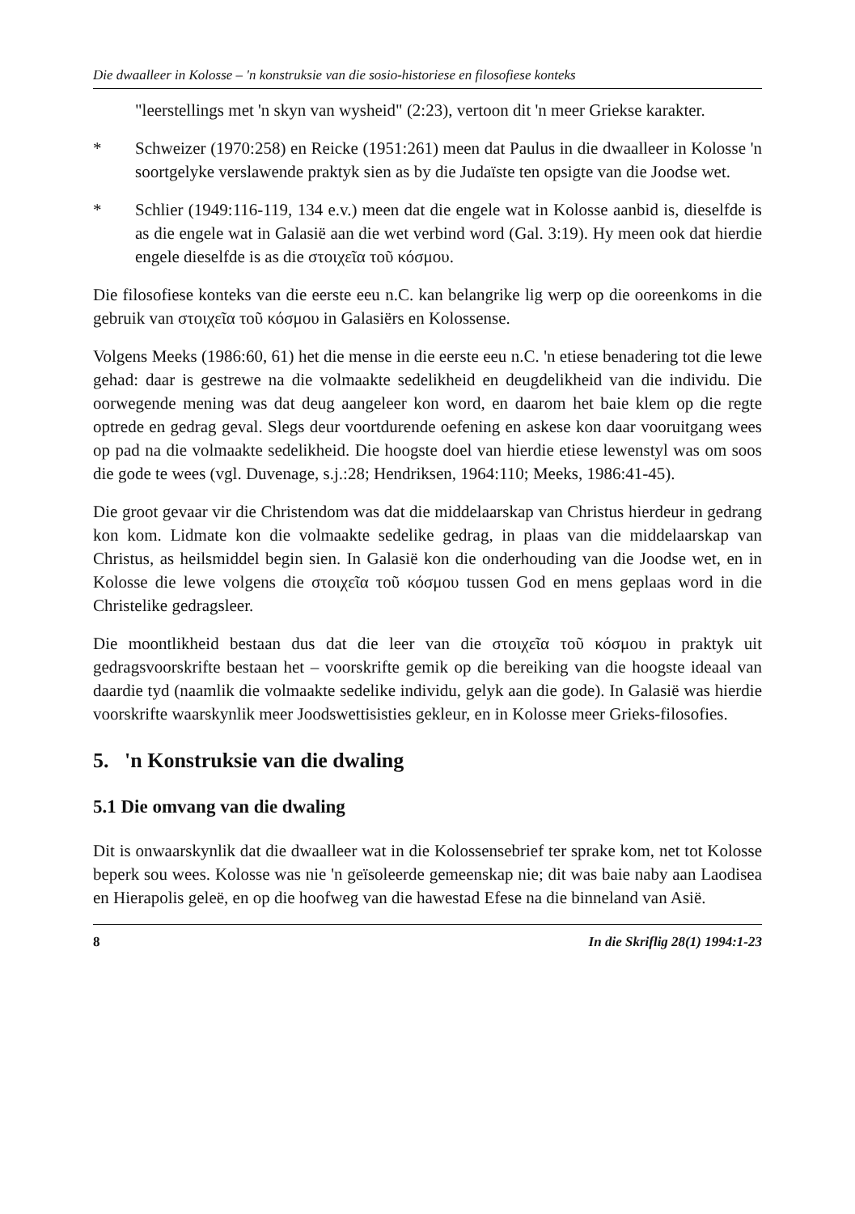Die dwaalleer in Kolosse – 'n konstruksie van die sosio-historiese en filosofiese konteks
"leerstellings met 'n skyn van wysheid" (2:23), vertoon dit 'n meer Griekse karakter.
* Schweizer (1970:258) en Reicke (1951:261) meen dat Paulus in die dwaalleer in Kolosse 'n soortgelyke verslawende praktyk sien as by die Judaïste ten opsigte van die Joodse wet.
* Schlier (1949:116-119, 134 e.v.) meen dat die engele wat in Kolosse aanbid is, dieselfde is as die engele wat in Galasië aan die wet verbind word (Gal. 3:19). Hy meen ook dat hierdie engele dieselfde is as die στοιχεῖα τοῦ κόσμου.
Die filosofiese konteks van die eerste eeu n.C. kan belangrike lig werp op die ooreenkoms in die gebruik van στοιχεῖα τοῦ κόσμου in Galasiërs en Kolossense.
Volgens Meeks (1986:60, 61) het die mense in die eerste eeu n.C. 'n etiese benadering tot die lewe gehad: daar is gestrewe na die volmaakte sedelikheid en deugdelikheid van die individu. Die oorwegende mening was dat deug aangeleer kon word, en daarom het baie klem op die regte optrede en gedrag geval. Slegs deur voortdurende oefening en askese kon daar vooruitgang wees op pad na die volmaakte sedelikheid. Die hoogste doel van hierdie etiese lewenstyl was om soos die gode te wees (vgl. Duvenage, s.j.:28; Hendriksen, 1964:110; Meeks, 1986:41-45).
Die groot gevaar vir die Christendom was dat die middelaarskap van Christus hierdeur in gedrang kon kom. Lidmate kon die volmaakte sedelike gedrag, in plaas van die middelaarskap van Christus, as heilsmiddel begin sien. In Galasië kon die onderhouding van die Joodse wet, en in Kolosse die lewe volgens die στοιχεῖα τοῦ κόσμου tussen God en mens geplaas word in die Christelike gedragsleer.
Die moontlikheid bestaan dus dat die leer van die στοιχεῖα τοῦ κόσμου in praktyk uit gedragsvoorskrifte bestaan het – voorskrifte gemik op die bereiking van die hoogste ideaal van daardie tyd (naamlik die volmaakte sedelike individu, gelyk aan die gode). In Galasië was hierdie voorskrifte waarskynlik meer Joodswettisisties gekleur, en in Kolosse meer Grieks-filosofies.
5. 'n Konstruksie van die dwaling
5.1 Die omvang van die dwaling
Dit is onwaarskynlik dat die dwaalleer wat in die Kolossensebrief ter sprake kom, net tot Kolosse beperk sou wees. Kolosse was nie 'n geïsoleerde gemeenskap nie; dit was baie naby aan Laodisea en Hierapolis geleë, en op die hoofweg van die hawestad Efese na die binneland van Asië.
8 In die Skriflig 28(1) 1994:1-23